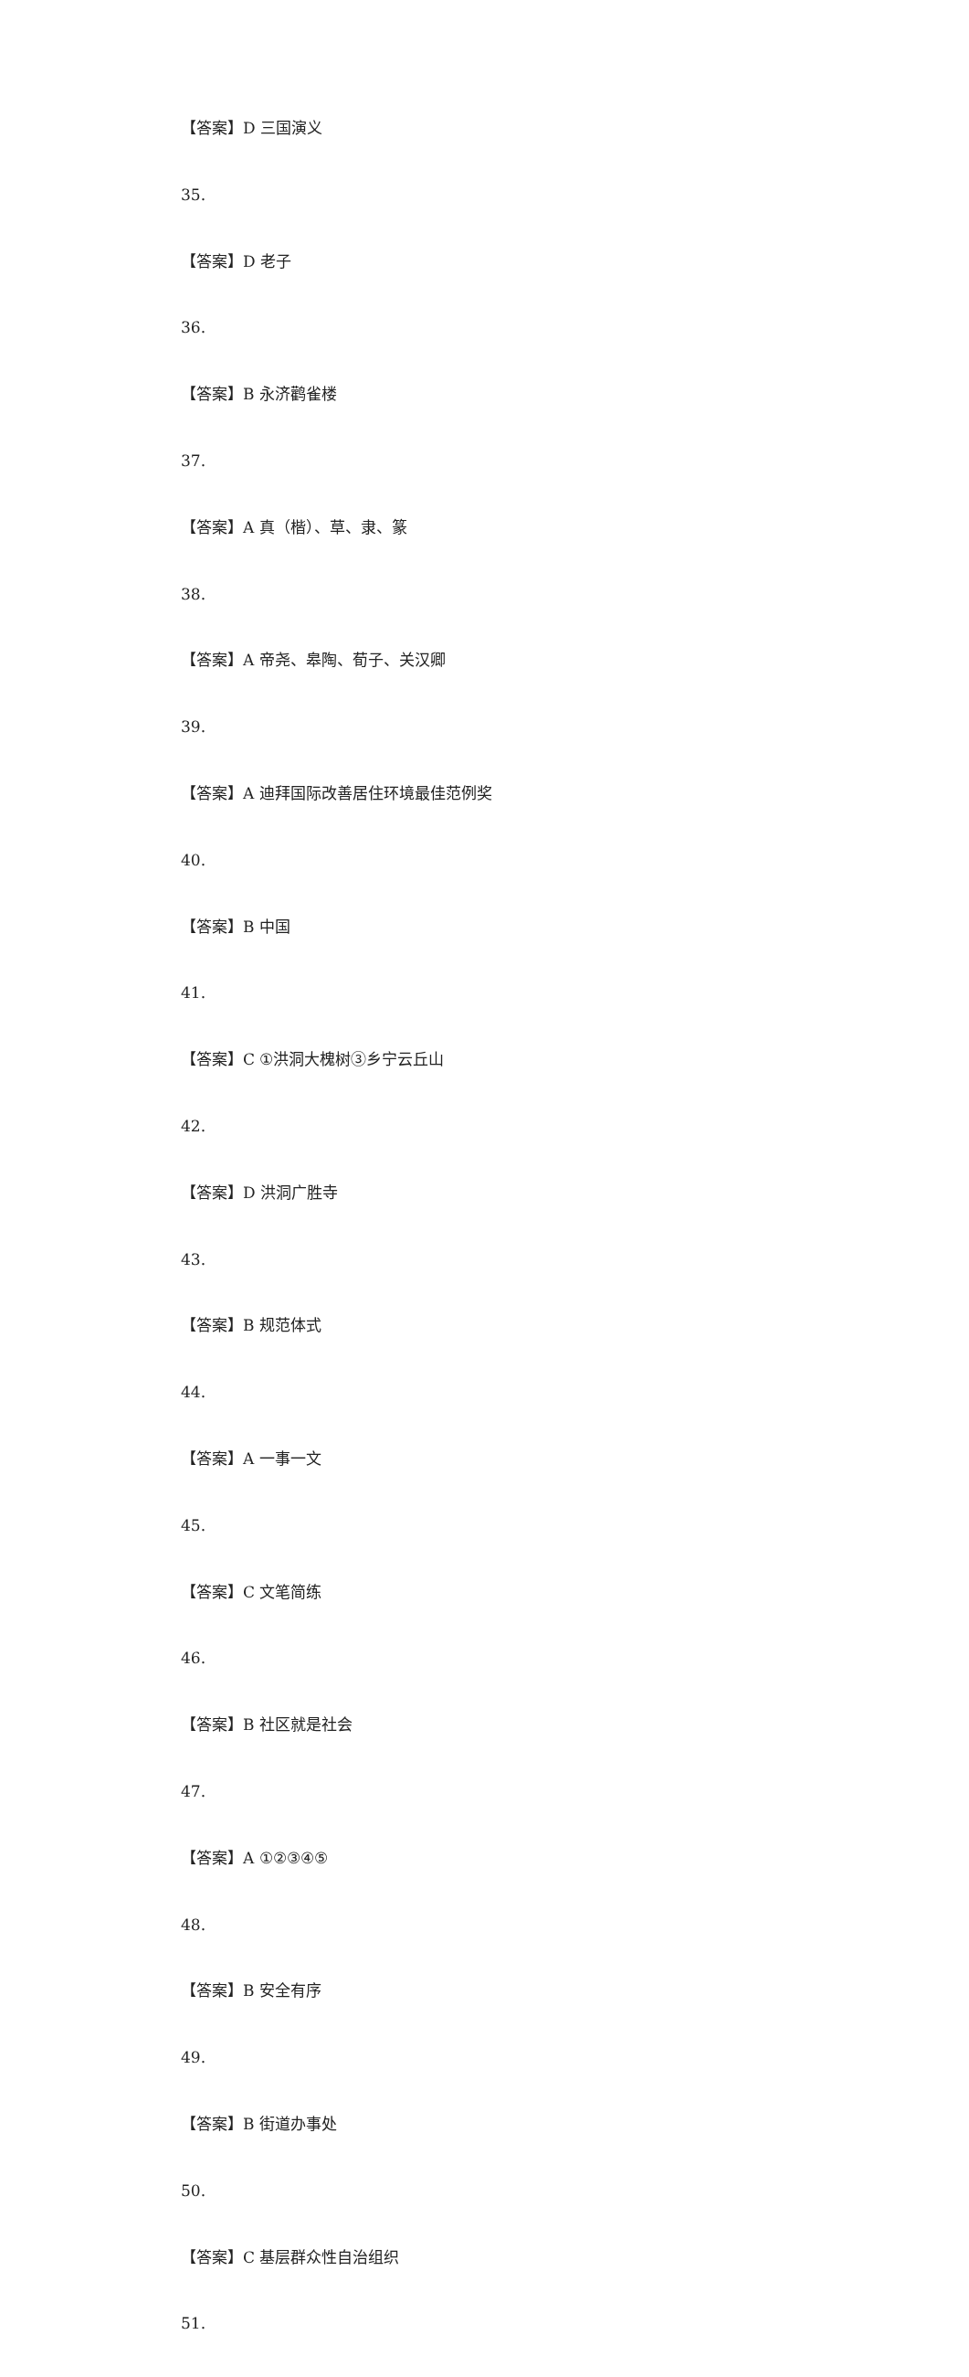【答案】D 三国演义
35.
【答案】D 老子
36.
【答案】B 永济鹳雀楼
37.
【答案】A 真（楷）、草、隶、篆
38.
【答案】A 帝尧、皋陶、荀子、关汉卿
39.
【答案】A 迪拜国际改善居住环境最佳范例奖
40.
【答案】B 中国
41.
【答案】C ①洪洞大槐树③乡宁云丘山
42.
【答案】D 洪洞广胜寺
43.
【答案】B 规范体式
44.
【答案】A 一事一文
45.
【答案】C 文笔简练
46.
【答案】B 社区就是社会
47.
【答案】A ①②③④⑤
48.
【答案】B 安全有序
49.
【答案】B 街道办事处
50.
【答案】C 基层群众性自治组织
51.